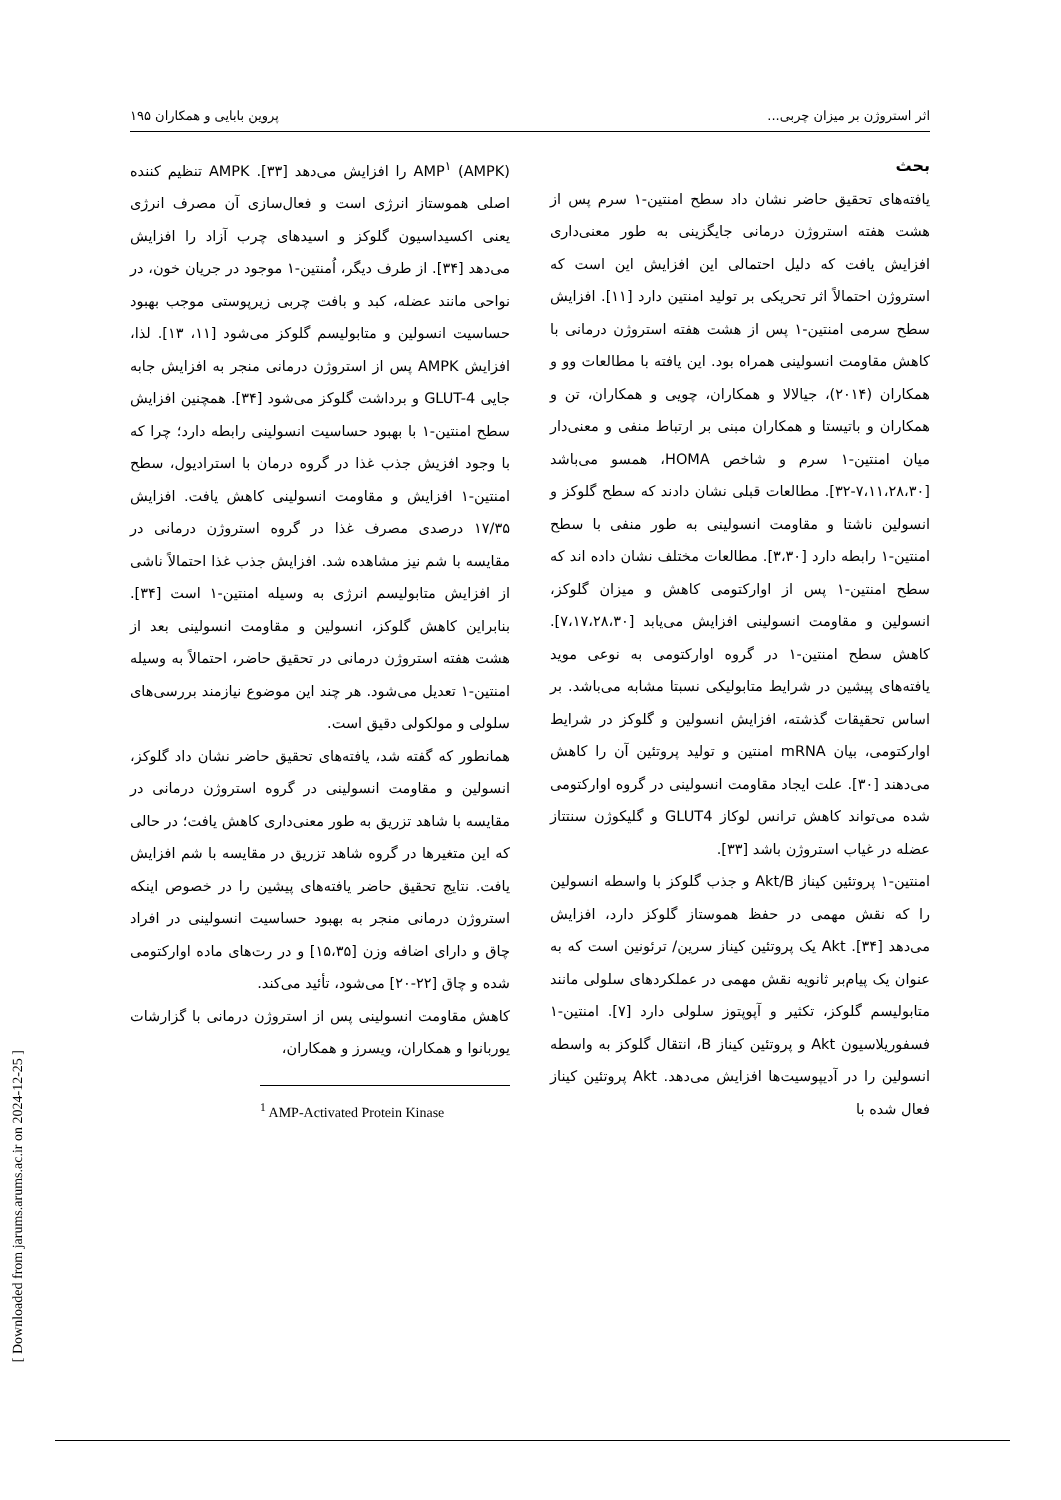اثر استروژن بر میزان چربی... پروین بابایی و همکاران ۱۹۵
بحث
یافته‌های تحقیق حاضر نشان داد سطح امنتین-۱ سرم پس از هشت هفته استروژن درمانی جایگزینی به طور معنی‌داری افزایش یافت که دلیل احتمالی این افزایش این است که استروژن احتمالاً اثر تحریکی بر تولید امنتین دارد [۱۱]. افزایش سطح سرمی امنتین-۱ پس از هشت هفته استروژن درمانی با کاهش مقاومت انسولینی همراه بود. این یافته با مطالعات وو و همکاران (۲۰۱۴)، جیالالا و همکاران، چویی و همکاران، تن و همکاران و باتیستا و همکاران مبنی بر ارتباط منفی و معنی‌دار میان امنتین-۱ سرم و شاخص HOMA، همسو می‌باشد [۷،۱۱،۲۸،۳۰-۳۲]. مطالعات قبلی نشان دادند که سطح گلوکز و انسولین ناشتا و مقاومت انسولینی به طور منفی با سطح امنتین-۱ رابطه دارد [۳،۳۰]. مطالعات مختلف نشان داده اند که سطح امنتین-۱ پس از اوارکتومی کاهش و میزان گلوکز، انسولین و مقاومت انسولینی افزایش می‌یابد [۷،۱۷،۲۸،۳۰]. کاهش سطح امنتین-۱ در گروه اوارکتومی به نوعی موید یافته‌های پیشین در شرایط متابولیکی نسبتا مشابه می‌باشد. بر اساس تحقیقات گذشته، افزایش انسولین و گلوکز در شرایط اوارکتومی، بیان mRNA امنتین و تولید پروتئین آن را کاهش می‌دهند [۳۰]. علت ایجاد مقاومت انسولینی در گروه اوارکتومی شده می‌تواند کاهش ترانس لوکاز GLUT4 و گلیکوژن سنتتاز عضله در غیاب استروژن باشد [۳۳].
امنتین-۱ پروتئین کیناز Akt/B و جذب گلوکز با واسطه انسولین را که نقش مهمی در حفظ هموستاز گلوکز دارد، افزایش می‌دهد [۳۴]. Akt یک پروتئین کیناز سرین/ ترئونین است که به عنوان یک پیام‌بر ثانویه نقش مهمی در عملکردهای سلولی مانند متابولیسم گلوکز، تکثیر و آپوپتوز سلولی دارد [۷]. امنتین-۱ فسفوریلاسیون Akt و پروتئین کیناز B، انتقال گلوکز به واسطه انسولین را در آدیپوسیت‌ها افزایش می‌دهد. Akt پروتئین کیناز فعال شده با
AMP<sup>۱</sup> (AMPK) را افزایش می‌دهد [۳۳]. AMPK تنظیم کننده اصلی هموستاز انرژی است و فعال‌سازی آن مصرف انرژی یعنی اکسیداسیون گلوکز و اسیدهای چرب آزاد را افزایش می‌دهد [۳۴]. از طرف دیگر، اُمنتین-۱ موجود در جریان خون، در نواحی مانند عضله، کبد و بافت چربی زیرپوستی موجب بهبود حساسیت انسولین و متابولیسم گلوکز می‌شود [۱۱، ۱۳]. لذا، افزایش AMPK پس از استروژن درمانی منجر به افزایش جابه جایی GLUT-4 و برداشت گلوکز می‌شود [۳۴]. همچنین افزایش سطح امنتین-۱ با بهبود حساسیت انسولینی رابطه دارد؛ چرا که با وجود افزیش جذب غذا در گروه درمان با استرادیول، سطح امنتین-۱ افزایش و مقاومت انسولینی کاهش یافت. افزایش ۱۷/۳۵ درصدی مصرف غذا در گروه استروژن درمانی در مقایسه با شم نیز مشاهده شد. افزایش جذب غذا احتمالاً ناشی از افزایش متابولیسم انرژی به وسیله امنتین-۱ است [۳۴]. بنابراین کاهش گلوکز، انسولین و مقاومت انسولینی بعد از هشت هفته استروژن درمانی در تحقیق حاضر، احتمالاً به وسیله امنتین-۱ تعدیل می‌شود. هر چند این موضوع نیازمند بررسی‌های سلولی و مولکولی دقیق است.
همانطور که گفته شد، یافته‌های تحقیق حاضر نشان داد گلوکز، انسولین و مقاومت انسولینی در گروه استروژن درمانی در مقایسه با شاهد تزریق به طور معنی‌داری کاهش یافت؛ در حالی که این متغیرها در گروه شاهد تزریق در مقایسه با شم افزایش یافت. نتایج تحقیق حاضر یافته‌های پیشین را در خصوص اینکه استروژن درمانی منجر به بهبود حساسیت انسولینی در افراد چاق و دارای اضافه وزن [۱۵،۳۵] و در رت‌های ماده اوارکتومی شده و چاق [۲۲-۲۰] می‌شود، تأئید می‌کند.
کاهش مقاومت انسولینی پس از استروژن درمانی با گزارشات یوربانوا و همکاران، ویسرز و همکاران،
<sup>1</sup> AMP-Activated Protein Kinase
[ Downloaded from jarums.arums.ac.ir on 2024-12-25 ]